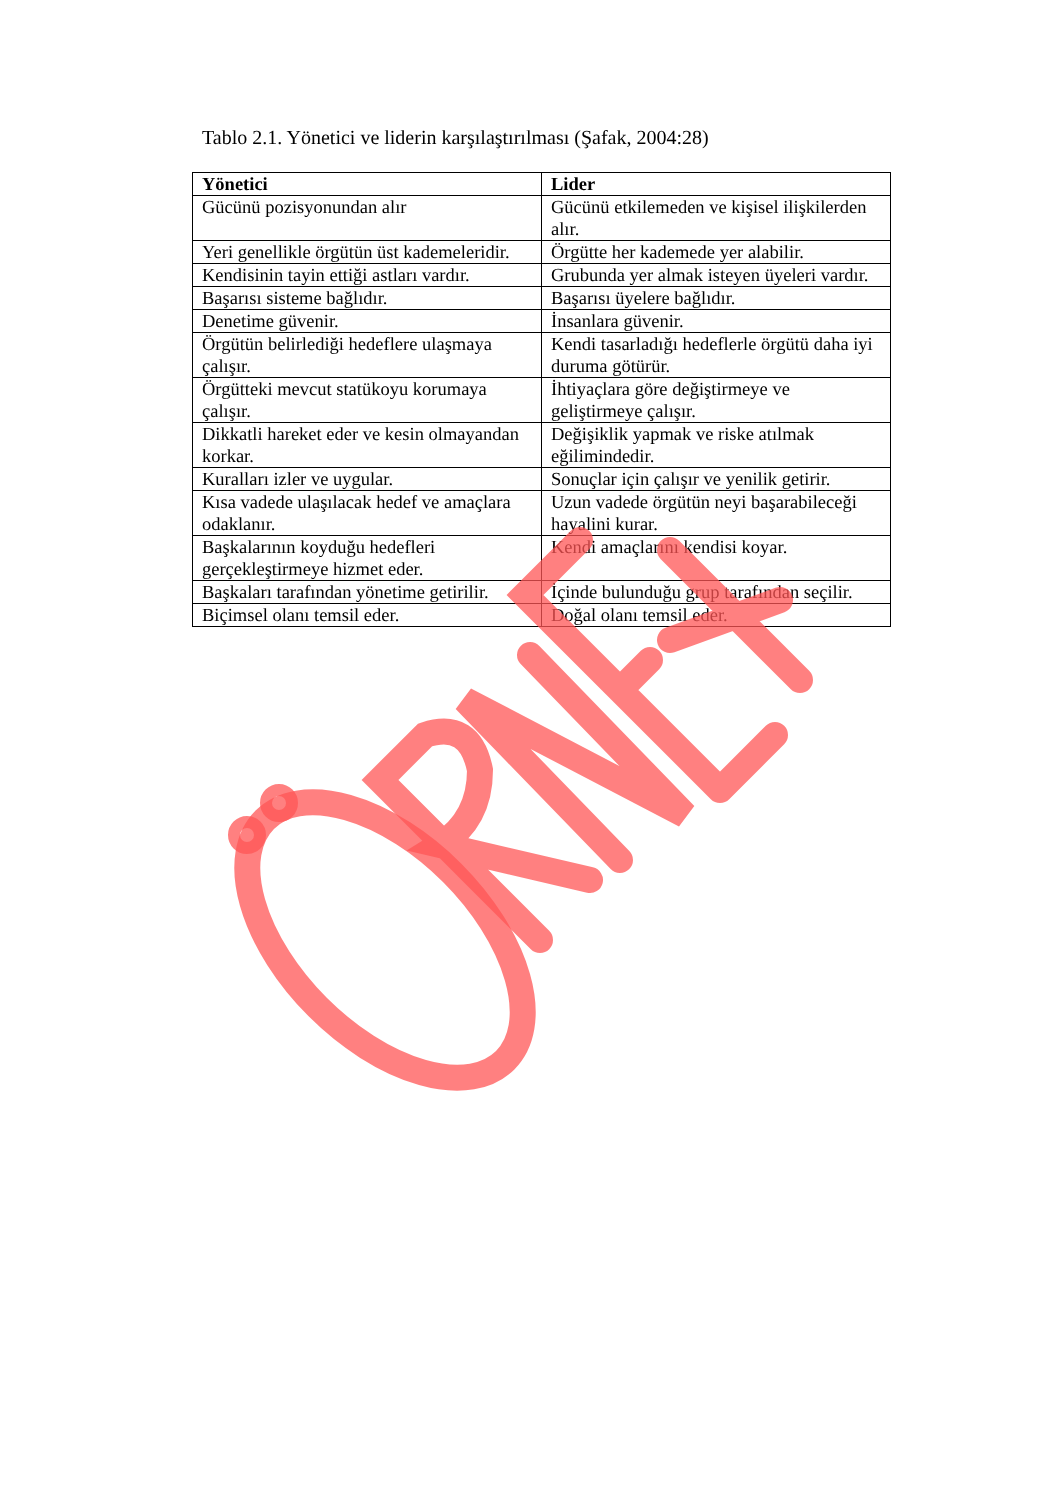Tablo 2.1. Yönetici ve liderin karşılaştırılması (Şafak, 2004:28)
| Yönetici | Lider |
| --- | --- |
| Gücünü pozisyonundan alır | Gücünü etkilemeden ve kişisel ilişkilerden alır. |
| Yeri genellikle örgütün üst kademeleridir. | Örgütte her kademede yer alabilir. |
| Kendisinin tayin ettiği astları vardır. | Grubunda yer almak isteyen üyeleri vardır. |
| Başarısı sisteme bağlıdır. | Başarısı üyelere bağlıdır. |
| Denetime güvenir. | İnsanlara güvenir. |
| Örgütün belirlediği hedeflere ulaşmaya çalışır. | Kendi tasarladığı hedeflerle örgütü daha iyi duruma götürür. |
| Örgütteki mevcut statükoyu korumaya çalışır. | İhtiyaçlara göre değiştirmeye ve geliştirmeye çalışır. |
| Dikkatli hareket eder ve kesin olmayandan korkar. | Değişiklik yapmak ve riske atılmak eğilimindedir. |
| Kuralları izler ve uygular. | Sonuçlar için çalışır ve yenilik getirir. |
| Kısa vadede ulaşılacak hedef ve amaçlara odaklanır. | Uzun vadede örgütün neyi başarabileceği hayalini kurar. |
| Başkalarının koyduğu hedefleri gerçekleştirmeye hizmet eder. | Kendi amaçlarını kendisi koyar. |
| Başkaları tarafından yönetime getirilir. | İçinde bulunduğu grup tarafından seçilir. |
| Biçimsel olanı temsil eder. | Doğal olanı temsil eder. |